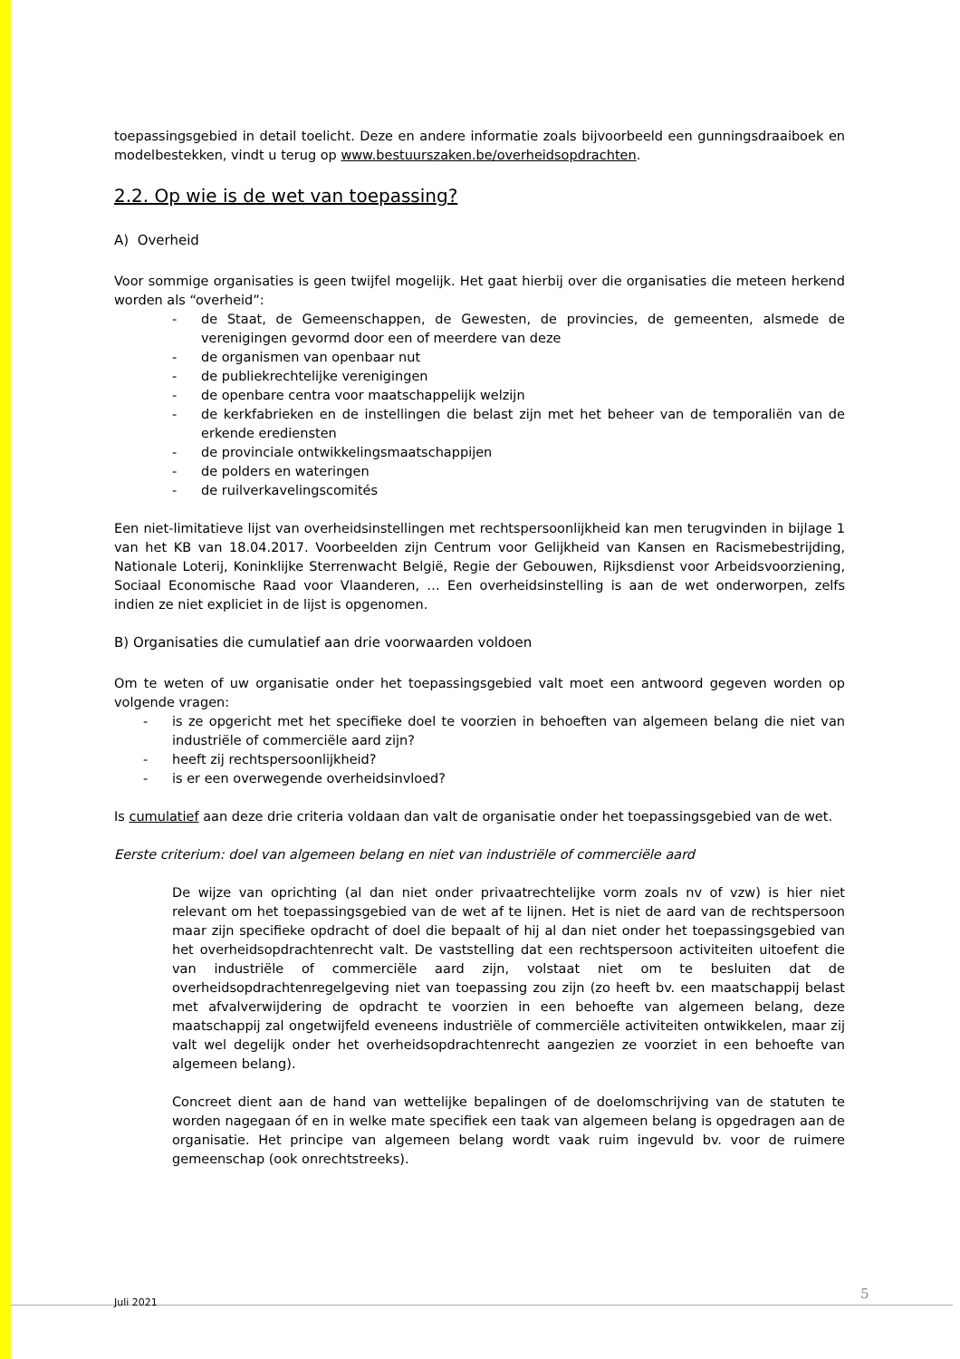toepassingsgebied in detail toelicht. Deze en andere informatie zoals bijvoorbeeld een gunningsdraaiboek en modelbestekken, vindt u terug op www.bestuurszaken.be/overheidsopdrachten.
2.2. Op wie is de wet van toepassing?
A) Overheid
Voor sommige organisaties is geen twijfel mogelijk. Het gaat hierbij over die organisaties die meteen herkend worden als “overheid”:
- de Staat, de Gemeenschappen, de Gewesten, de provincies, de gemeenten, alsmede de verenigingen gevormd door een of meerdere van deze
- de organismen van openbaar nut
- de publiekrechtelijke verenigingen
- de openbare centra voor maatschappelijk welzijn
- de kerkfabrieken en de instellingen die belast zijn met het beheer van de temporaliën van de erkende erediensten
- de provinciale ontwikkelingsmaatschappijen
- de polders en wateringen
- de ruilverkavelingscomités
Een niet-limitatieve lijst van overheidsinstellingen met rechtspersoonlijkheid kan men terugvinden in bijlage 1 van het KB van 18.04.2017. Voorbeelden zijn Centrum voor Gelijkheid van Kansen en Racismebestrijding, Nationale Loterij, Koninklijke Sterrenwacht België, Regie der Gebouwen, Rijksdienst voor Arbeidsvoorziening, Sociaal Economische Raad voor Vlaanderen, … Een overheidsinstelling is aan de wet onderworpen, zelfs indien ze niet expliciet in de lijst is opgenomen.
B) Organisaties die cumulatief aan drie voorwaarden voldoen
Om te weten of uw organisatie onder het toepassingsgebied valt moet een antwoord gegeven worden op volgende vragen:
- is ze opgericht met het specifieke doel te voorzien in behoeften van algemeen belang die niet van industriële of commerciële aard zijn?
- heeft zij rechtspersoonlijkheid?
- is er een overwegende overheidsinvloed?
Is cumulatief aan deze drie criteria voldaan dan valt de organisatie onder het toepassingsgebied van de wet.
Eerste criterium: doel van algemeen belang en niet van industriële of commerciële aard
De wijze van oprichting (al dan niet onder privaatrechtelijke vorm zoals nv of vzw) is hier niet relevant om het toepassingsgebied van de wet af te lijnen. Het is niet de aard van de rechtspersoon maar zijn specifieke opdracht of doel die bepaalt of hij al dan niet onder het toepassingsgebied van het overheidsopdrachtenrecht valt. De vaststelling dat een rechtspersoon activiteiten uitoefent die van industriële of commerciële aard zijn, volstaat niet om te besluiten dat de overheidsopdrachtenregelgeving niet van toepassing zou zijn (zo heeft bv. een maatschappij belast met afvalverwijdering de opdracht te voorzien in een behoefte van algemeen belang, deze maatschappij zal ongetwijfeld eveneens industriële of commerciële activiteiten ontwikkelen, maar zij valt wel degelijk onder het overheidsopdrachtenrecht aangezien ze voorziet in een behoefte van algemeen belang).
Concreet dient aan de hand van wettelijke bepalingen of de doelomschrijving van de statuten te worden nagegaan óf en in welke mate specifiek een taak van algemeen belang is opgedragen aan de organisatie. Het principe van algemeen belang wordt vaak ruim ingevuld bv. voor de ruimere gemeenschap (ook onrechtstreeks).
Juli 2021 5